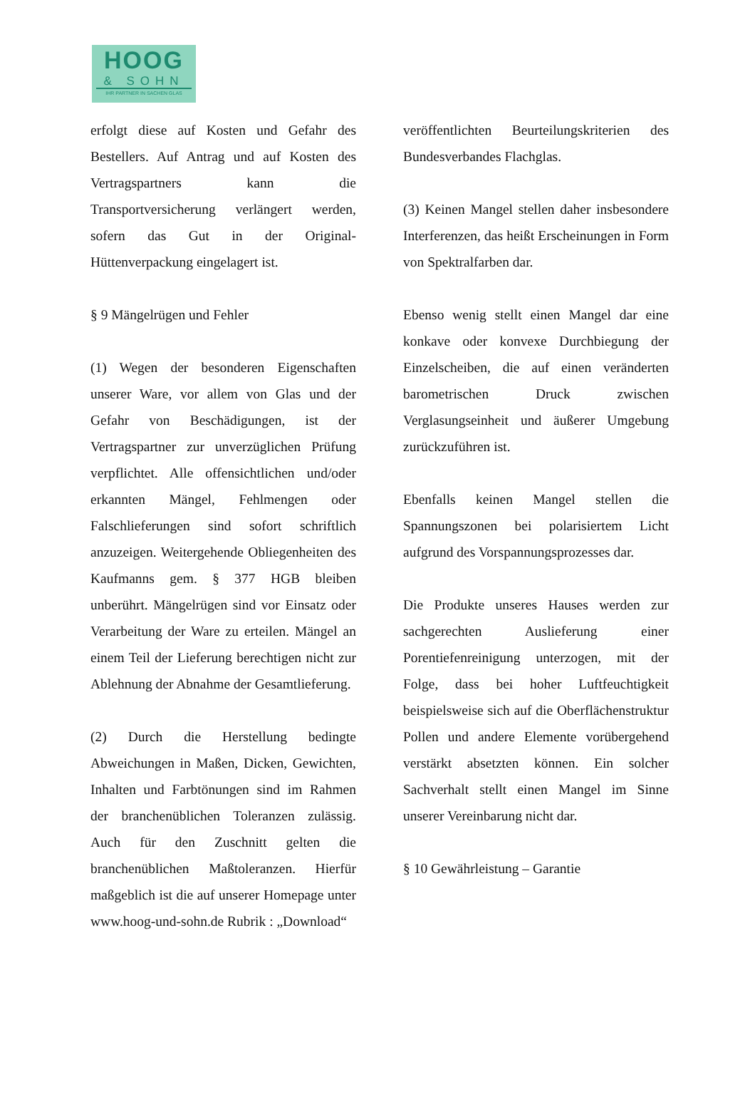HOOG
& SOHN
IHR PARTNER IN SACHEN GLAS
erfolgt diese auf Kosten und Gefahr des Bestellers. Auf Antrag und auf Kosten des Vertragspartners kann die Transportversicherung verlängert werden, sofern das Gut in der Original-Hüttenverpackung eingelagert ist.
§ 9 Mängelrügen und Fehler
(1) Wegen der besonderen Eigenschaften unserer Ware, vor allem von Glas und der Gefahr von Beschädigungen, ist der Vertragspartner zur unverzüglichen Prüfung verpflichtet. Alle offensichtlichen und/oder erkannten Mängel, Fehlmengen oder Falschlieferungen sind sofort schriftlich anzuzeigen. Weitergehende Obliegenheiten des Kaufmanns gem. § 377 HGB bleiben unberührt. Mängelrügen sind vor Einsatz oder Verarbeitung der Ware zu erteilen. Mängel an einem Teil der Lieferung berechtigen nicht zur Ablehnung der Abnahme der Gesamtlieferung.
(2) Durch die Herstellung bedingte Abweichungen in Maßen, Dicken, Gewichten, Inhalten und Farbtönungen sind im Rahmen der branchenüblichen Toleranzen zulässig. Auch für den Zuschnitt gelten die branchenüblichen Maßtoleranzen. Hierfür maßgeblich ist die auf unserer Homepage unter www.hoog-und-sohn.de Rubrik : „Download“
veröffentlichten Beurteilungskriterien des Bundesverbandes Flachglas.
(3) Keinen Mangel stellen daher insbesondere Interferenzen, das heißt Erscheinungen in Form von Spektralfarben dar.
Ebenso wenig stellt einen Mangel dar eine konkave oder konvexe Durchbiegung der Einzelscheiben, die auf einen veränderten barometrischen Druck zwischen Verglasungseinheit und äußerer Umgebung zurückzuführen ist.
Ebenfalls keinen Mangel stellen die Spannungszonen bei polarisiertem Licht aufgrund des Vorspannungsprozesses dar.
Die Produkte unseres Hauses werden zur sachgerechten Auslieferung einer Porentiefenreinigung unterzogen, mit der Folge, dass bei hoher Luftfeuchtigkeit beispielsweise sich auf die Oberflächenstruktur Pollen und andere Elemente vorübergehend verstärkt absetzten können. Ein solcher Sachverhalt stellt einen Mangel im Sinne unserer Vereinbarung nicht dar.
§ 10 Gewährleistung – Garantie